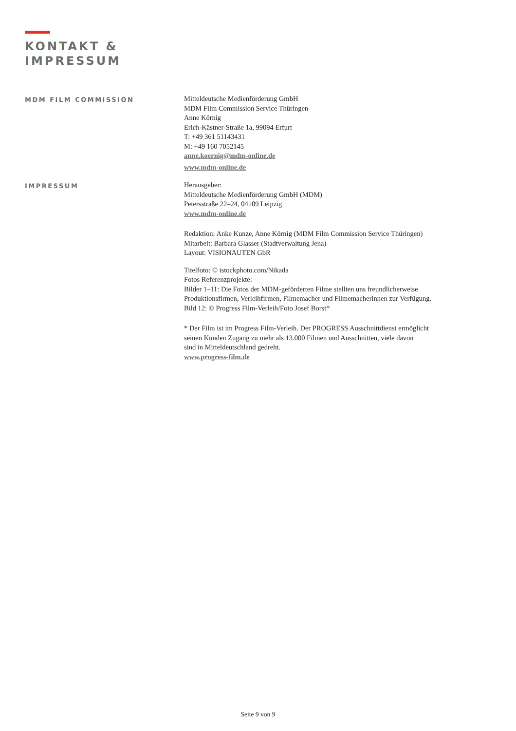KONTAKT &
IMPRESSUM
MDM FILM COMMISSION
Mitteldeutsche Medienförderung GmbH
MDM Film Commission Service Thüringen
Anne Körnig
Erich-Kästner-Straße 1a, 99094 Erfurt
T: +49 361 51143431
M: +49 160 7052145
anne.koernig@mdm-online.de
www.mdm-online.de
IMPRESSUM
Herausgeber:
Mitteldeutsche Medienförderung GmbH (MDM)
Petersstraße 22–24, 04109 Leipzig
www.mdm-online.de
Redaktion: Anke Kunze, Anne Körnig (MDM Film Commission Service Thüringen)
Mitarbeit: Barbara Glasser (Stadtverwaltung Jena)
Layout: VISIONAUTEN GbR
Titelfoto: © istockphoto.com/Nikada
Fotos Referenzprojekte:
Bilder 1–11: Die Fotos der MDM-geförderten Filme stellten uns freundlicherweise
Produktionsfirmen, Verleihfirmen, Filmemacher und Filmemacherinnen zur Verfügung.
Bild 12: © Progress Film-Verleih/Foto Josef Borst*
* Der Film ist im Progress Film-Verleih. Der PROGRESS Ausschnittdienst ermöglicht
seinen Kunden Zugang zu mehr als 13.000 Filmen und Ausschnitten, viele davon
sind in Mitteldeutschland gedreht.
www.progress-film.de
Seite 9 von 9